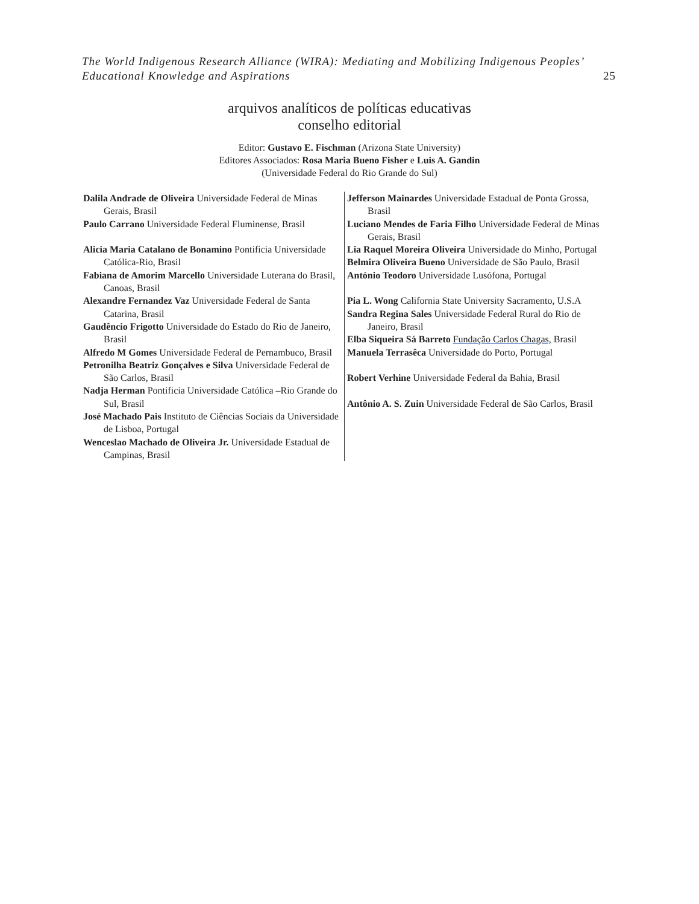The World Indigenous Research Alliance (WIRA): Mediating and Mobilizing Indigenous Peoples’
Educational Knowledge and Aspirations
25
arquivos analíticos de políticas educativas
conselho editorial
Editor: Gustavo E. Fischman (Arizona State University)
Editores Associados: Rosa Maria Bueno Fisher e Luis A. Gandin
(Universidade Federal do Rio Grande do Sul)
| Dalila Andrade de Oliveira Universidade Federal de Minas Gerais, Brasil Paulo Carrano Universidade Federal Fluminense, Brasil Alicia Maria Catalano de Bonamino Pontificia Universidade Católica-Rio, Brasil Fabiana de Amorim Marcello Universidade Luterana do Brasil, Canoas, Brasil Alexandre Fernandez Vaz Universidade Federal de Santa Catarina, Brasil Gaudêncio Frigotto Universidade do Estado do Rio de Janeiro, Brasil Alfredo M Gomes Universidade Federal de Pernambuco, Brasil Petronilha Beatriz Gonçalves e Silva Universidade Federal de São Carlos, Brasil Nadja Herman Pontificia Universidade Católica –Rio Grande do Sul, Brasil José Machado Pais Instituto de Ciências Sociais da Universidade de Lisboa, Portugal Wenceslao Machado de Oliveira Jr. Universidade Estadual de Campinas, Brasil | Jefferson Mainardes Universidade Estadual de Ponta Grossa, Brasil Luciano Mendes de Faria Filho Universidade Federal de Minas Gerais, Brasil Lia Raquel Moreira Oliveira Universidade do Minho, Portugal Belmira Oliveira Bueno Universidade de São Paulo, Brasil António Teodoro Universidade Lusófona, Portugal Pia L. Wong California State University Sacramento, U.S.A Sandra Regina Sales Universidade Federal Rural do Rio de Janeiro, Brasil Elba Siqueira Sá Barreto Fundação Carlos Chagas, Brasil Manuela Terrasêca Universidade do Porto, Portugal Robert Verhine Universidade Federal da Bahia, Brasil Antônio A. S. Zuin Universidade Federal de São Carlos, Brasil |